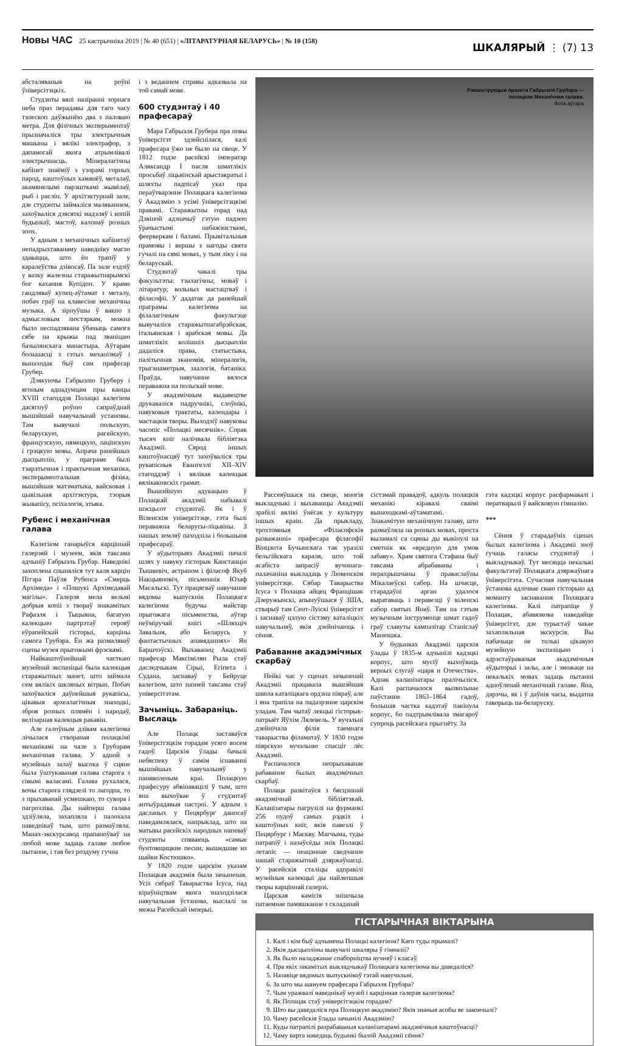Новы ЧАС 25 кастрычніка 2019 | № 40 (651) | «ЛІТАРАТУРНАЯ БЕЛАРУСЬ» | № 10 (158)
ШКАЛЯРЫЙ ⋮ (7) 13
абсталяваныя на роўні ўніверсітэцкіх.
Студэнты вялі назіранні зорнага неба праз перадавы для таго часу тэлескоп даўжынёю два з паловаю метра. Для фізічных эксперыментаў прызначаліся тры электрычныя машыны і вялікі электрафор, з дапамогай якога атрымлівалі электрычнасць. Мінералагічны кабінет знаёміў з узорамі горных парод, каштоўных камянёў, металаў, акамянелымі парэшткамі жывёлаў, рыб і раслін. У архітэктурнай зале, дзе студэнты займаліся маляваннем, захоўваліся дзясяткі мадэляў і копій будынкаў, мастоў, калонаў розных эпох.
У адным з механічных кабінетаў непадрыхтаванаму наведніку магло здавацца, што ён трапіў у каралеўства дзівосаў. Па зале ездзіў у вазку жалезны старажытнарымскі бог кахання Купідон. У краме гандляваў купец-аўтамат з металу, побач граў на клавесіне механічны музыка. А зірнуўшы ў вакно з адмысловым люстэркам, можна было неспадзявана ўбачыць самога сябе на крыжы пад званіцаю базылянскага манастыра. Аўтарам большасці з гэтых механізмаў і вынаходак быў сам прафесар Грубер.
Дзякуючы Габрыэлю Груберу і ягоным аднадумцам пры канцы XVIII стагоддзя Полацкі калегіюм дасягнуў роўню сапраўднай вышэйшай навучальнай установы. Там вывучалі польскую, беларускую, расейскую, французскую, нямецкую, лацінскую і грэцкую мовы. Апрача ранейшых дысцыплін, у праграме былі тэарэтычная і практычная механіка, эксперыментальная фізіка, вышэйшая матэматыка, вайсковая і цывільная архітэктура, тэорыя жывапісу, псіхалогія, этыка.
Рубенс і механічная галава
Калегіюм ганарыўся карціннай галерэяй і музеем, якія таксама адчыніў Габрыэль Грубэр. Наведнікі захоплена спыняліся тут каля карцін Пітэра Паўля Рубенса «Смерць Архімеда» і «Пошукі Архімедавай магілы». Галерэя мела вельмі добрыя копіі з твораў знакамітых Рафаэля і Тыцыяна, багатую калекцыю партрэтаў герояў еўрапейскай гісторыі, карціны самога Грубэра. Ён жа размаляваў сцены музея прыгожымі фрэскамі.
Найкаштоўнейшай часткаю музейнай экспазіцыі была калекцыя старажытных манет, што займала сем вялікіх шкляных вітрын. Побач захоўваліся даўнейшыя рукапісы, цікавыя археалагічныя знаходкі, зброя розных плямён і народаў, велізарная калекцыя ракавін.
Але галоўным дзівам калегіюма лічылася створаная полацкімі механікамі на чале з Грубэрам механічная галава. У адной з музейных залаў высока ў сцяне была ўштукаваная галава старога з сівымі валасамі. Галава рухалася, вочы старога глядзелі то лагодна, то з прыхаванай усмешкаю, то сувора і пагрозліва. Ды найперш галава здзіўляла, захапляла і палохала наведнікаў тым, што размаўляла. Манах-экскурсавод прапаноўваў на любой мове задаць галаве любое пытанне, і тая без роздуму гучна
і з веданнем справы адказвала на той самай мове.
600 студэнтаў і 40 прафесараў
Мара Габрыэля Грубера пра новы ўніверсітэт здзейснілася, калі прафесара ўжо не было на свеце. У 1812 годзе расейскі імператар Аляксандр I пасля шматлікіх просьбаў ліцьвінскай арыстакратыі і шляхты падпісаў указ пра пераўтварэнне Полацкага калегіюма ў Акадэмію з усімі ўніверсітэцкімі правамі. Старажытны горад над Дзвіной адзначыў гэтую падзею ўрачыстымі набажэнствамі, феерверкам і баламі. Прывітальныя прамовы і вершы з нагоды свята гучалі на сямі мовах, у тым ліку і на беларускай.
Студэнтаў чакалі тры факультэты: тэалагічны; моваў і літаратур; вольных мастацтваў і філасофіі. У дадатак да ранейшай праграмы калегіюма на філалагічным факультэце вывучаліся старажытнагабрэйская, італьянская і арабская мовы. Да шматлікіх колішніх дысцыплін дадаліся права, статыстыка, палітычная эканомія, мінералогія, трыганаметрыя, заалогія, батаніка. Праўда, навучанне вялося пераважна на польскай мове.
У акадэмічным выдавецтве друкаваліся падручнікі, слоўнікі, навуковыя трактаты, календары і мастацкія творы. Выходзіў навуковы часопіс «Полацкі месячнік». Сорак тысяч кніг налічвала бібліятэка Акадэміі. Сярод іншых каштоўнасцяў тут захоўваліся тры рукапісныя Евангеллі XII–XIV стагоддзяў і вялікая калекцыя вялікакняскіх грамат.
Вышэйшую адукацыю ў Полацкай акадэміі набывалі шэсцьсот студэнтаў. Як і ў Віленскім універсітэце, гэта былі пераважна беларусы-ліцьвіны. З нашых земляў паходзіла і большыня прафесараў.
У аўдыторыях Акадэміі пачалі шлях у навуку гісторык Канстанцін Тышкевіч, астраном і філасоф Якуб Накцыяновіч, пісьменнік Юзаф Масальскі. Тут працягваў навучанне вядомы выпускнік Полацкага калегіюма будучы майстар прыгожага пісьменства, аўтар неўміручай кнігі «Шляхціч Завальня, або Беларусь у фантастычных апавяданнях» Ян Баршчэўскі. Выхаванец Акадэміі прафесар Максімілян Рыла стаў даследчыкам Сірыі, Егіпета і Судана, заснаваў у Бейруце калегіюм, што пазней таксама стаў універсітэтам.
Зачыніць. Забараніць. Выслаць
Але Полацк заставаўся ўніверсітэцкім горадам усяго восем гадоў. Царскія ўлады бачылі небяспеку ў самім існаванні вышэйшых навучальняў у паняволеным краі. Полацкую прафесуру абвінавацілі ў тым, што яна выхоўвае ў студэнтаў антыўрадавыя настроі. У адным з дасланых у Пецярбург даносаў паведамлялася, напрыклад, што на матывы расейскіх народных напеваў студэнты спяваюць «самые бунтовщицкие песни, вышедшие из шайки Костюшко».
У 1820 годзе царскім указам Полацкая акадэмія была зачыненая. Усіх сябраў Таварыства Ісуса, пад кіраўніцтвам якога знаходзілася навучальная ўстанова, выслалі за межы Расейскай імперыі.
Рэканструкцыя праекта Габрыэля Грубэра —
полацкая Механічная галава.
Фота аўтара
Рассеяўшыся па свеце, многія выкладчыкі і выхаванцы Акадэміі зрабілі вялікі ўнёсак у культуру іншых краін. Да прыкладу, трохтомныя «Філасофскія разважанні» прафесара філасофіі Вінцэнта Бучынскага так уразілі бельгійскага караля, што той асабіста запрасіў вучонага-палачаніна выкладаць у Лювенскім універсітэце. Сябар Таварыства Ісуса з Полацка айцец Францішак Дзеружынскі, апынуўшыся ў ЗША, стварыў там Сент-Луіскі ўніверсітэт і заснаваў цэлую сістэму каталіцкіх навучальняў, якія дзейнічаюць і сёння.
Рабаванне акадэмічных скарбаў
Нейкі час у сценах зачыненай Акадэміі працавала вышэйшая школа каталіцкага ордэна піяраў, але і яна трапіла на падазрэнне царскім уладам. Там чытаў лекцыі гісторык-патрыёт Яўхім Лялевель. У вучэльні дзейнічала філія таемнага таварыства філаматаў. У 1830 годзе піярскую вучэльню спасціг лёс Акадэміі.
Распачалося непрыхаванае рабаванне былых акадэмічных скарбаў.
Полацк развітаўся з бясцэннай акадэмічнай бібліятэкай. Каланізатары пагрузілі на фурманкі 256 пудоў самых рэдкіх і каштоўных кніг, якія павезлі ў Пецярбург і Маскву. Магчыма, туды патрапіў і назаўсёды знік Полацкі летапіс — неацэннае сведчанне нашай старажытнай дзяржаўнасці. У расейскія сталіцы адправілі музейныя калекцыі ды найлепшыя творы карціннай галерэі.
Царская камісія знішчыла патаемнае памяшканне з складанай
сістэмай правадоў, адкуль полацкія механікі кіравалі сваімі вынаходкамі-аўтаматамі. Знакамітую механічную галаву, што размаўляла на розных мовах, проста выламалі са сцяны ды выкінулі на сметнік як «вредную для умов забаву». Храм святога Стэфана быў таксама абрабаваны і перахрышчаны ў праваслаўны Мікалаеўскі сабор. На шчасце, старадаўні арган удалося выратаваць і перавезці ў віленскі сабор святых Янаў. Там на гэтым музычным інструменце шмат гадоў граў славуты кампазітар Станіслаў Манюшка.
У будынках Акадэміі царскія ўлады ў 1835-м адчынілі кадэцкі корпус, што мусіў выхоўваць верных слугаў «царя и Отечества». Аднак каланізатары пралічыліся. Калі распачалося вызвольнае паўстанне 1863–1864 гадоў, большая частка кадэтаў пакінула корпус, бо падтрымлівала змагароў супроць расейскага прыгнёту. За
гэта кадэцкі корпус расфармавалі і ператварылі ў вайсковую гімназію.
***
Сёння ў старадаўніх сценах былых калегіюма і Акадэміі зноў гучаць галасы студэнтаў і выкладчыкаў. Тут месяцца некалькі факультэтаў Полацкага дзяржаўнага ўніверсітэта. Сучасная навучальная ўстанова адлічвае сваю гісторыю ад моманту заснавання Полацкага калегіюма. Калі патрапіце ў Полацак, абавязкова наведайце ўніверсітэт, дзе турыстаў чакае захапляльная экскурсія. Вы пабачыце не толькі цікавую музейную экспазіцыю і адрэстаўраваныя акадэмічныя аўдыторыі і залы, але і зможаце на некалькіх мовах задаць пытанні адноўленай механічнай галаве. Яна, дарэчы, як і ў даўнія часы, выдатна гаворыць па-беларуску.
ГІСТАРЫЧНАЯ ВІКТАРЫНА
1. Калі і кім быў адчынены Полацкі калегіюм? Каго туды прымалі?
2. Якія дысцыпліны вывучалі шкаляры ў гімназіі?
3. Як было наладжанае спаборніцтва вучняў і класаў.
4. Пра якіх закамітых выкладчыкаў Полацкага калегіюма вы даведаліся?
5. Назавіце вядомых выпускнікоў гэтай навучальні.
6. За што мы шануем прафесара Габрыэля Грубэра?
7. Чым уражвалі наведнікаў музей і карцінная галерэя калегіюма?
8. Як Полацак стаў універсітэцкім горадам?
9. Што вы даведаліся пра Полацкую акадэмію? Якія знаныя асобы яе закончылі?
10. Чаму расейскія ўлады зачынілі Акадэмію?
11. Куды патрапілі разрабаваныя каланізатарамі акадэмічныя каштоўнасці?
12. Чаму варта наведаць будынкі былой Акадэміі сёння?